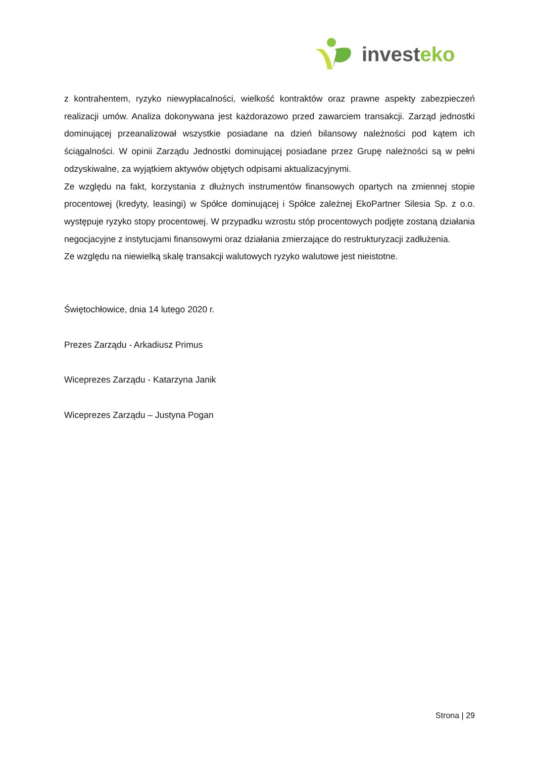investeko
z kontrahentem, ryzyko niewypłacalności, wielkość kontraktów oraz prawne aspekty zabezpieczeń realizacji umów. Analiza dokonywana jest każdorazowo przed zawarciem transakcji. Zarząd jednostki dominującej przeanalizował wszystkie posiadane na dzień bilansowy należności pod kątem ich ściągalności. W opinii Zarządu Jednostki dominującej posiadane przez Grupę należności są w pełni odzyskiwalne, za wyjątkiem aktywów objętych odpisami aktualizacyjnymi.
Ze względu na fakt, korzystania z dłużnych instrumentów finansowych opartych na zmiennej stopie procentowej (kredyty, leasingi) w Spółce dominującej i Spółce zależnej EkoPartner Silesia Sp. z o.o. występuje ryzyko stopy procentowej. W przypadku wzrostu stóp procentowych podjęte zostaną działania negocjacyjne z instytucjami finansowymi oraz działania zmierzające do restrukturyzacji zadłużenia.
Ze względu na niewielką skalę transakcji walutowych ryzyko walutowe jest nieistotne.
Świętochłowice, dnia 14 lutego 2020 r.
Prezes Zarządu - Arkadiusz Primus
Wiceprezes Zarządu - Katarzyna Janik
Wiceprezes Zarządu – Justyna Pogan
Strona | 29